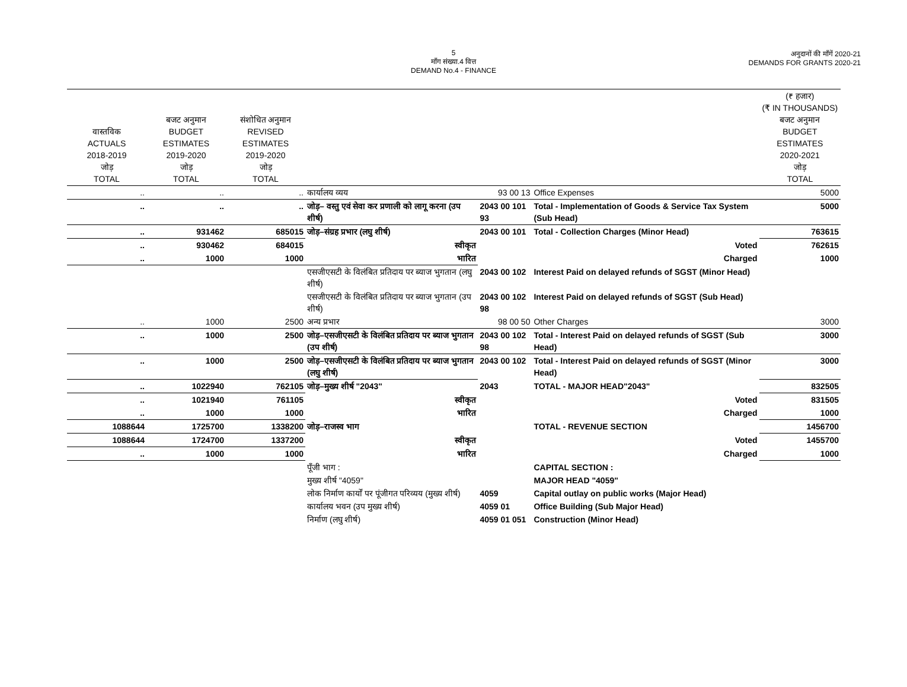5
माँग संख्या.4 वित्त
DEMAND No.4 - FINANCE
अनुदानों की माँगें 2020-21
DEMANDS FOR GRANTS 2020-21
| वास्तविक ACTUALS 2018-2019 जोड़ TOTAL | बजट अनुमान BUDGET ESTIMATES 2019-2020 जोड़ TOTAL | संशोधित अनुमान REVISED ESTIMATES 2019-2020 जोड़ TOTAL | | | | (₹ हजार) (₹ IN THOUSANDS) बजट अनुमान BUDGET ESTIMATES 2020-2021 जोड़ TOTAL |
| --- | --- | --- | --- | --- | --- | --- |
| .. | .. | .. | कार्यालय व्यय | 93 00 13 | Office Expenses | 5000 |
| .. | .. | .. | जोड़– वस्तु एवं सेवा कर प्रणाली को लागू करना (उप शीर्ष) | 2043 00 101 93 | Total - Implementation of Goods & Service Tax System (Sub Head) | 5000 |
| .. | 931462 | 685015 | जोड़–संग्रह प्रभार (लघु शीर्ष) | 2043 00 101 | Total - Collection Charges (Minor Head) | 763615 |
| .. | 930462 | 684015 | स्वीकृत | | Voted | 762615 |
| .. | 1000 | 1000 | भारित | | Charged | 1000 |
| | | | एसजीएसटी के विलंबित प्रतिदाय पर ब्याज भुगतान (लघु शीर्ष) | 2043 00 102 | Interest Paid on delayed refunds of SGST (Minor Head) | |
| | | | एसजीएसटी के विलंबित प्रतिदाय पर ब्याज भुगतान (उप शीर्ष) | 2043 00 102 98 | Interest Paid on delayed refunds of SGST (Sub Head) | |
| .. | 1000 | 2500 | अन्य प्रभार | 98 00 50 | Other Charges | 3000 |
| .. | 1000 | 2500 | जोड़–एसजीएसटी के विलंबित प्रतिदाय पर ब्याज भुगतान (उप शीर्ष) | 2043 00 102 98 | Total - Interest Paid on delayed refunds of SGST (Sub Head) | 3000 |
| .. | 1000 | 2500 | जोड़–एसजीएसटी के विलंबित प्रतिदाय पर ब्याज भुगतान (लघु शीर्ष) | 2043 00 102 | Total - Interest Paid on delayed refunds of SGST (Minor Head) | 3000 |
| .. | 1022940 | 762105 | जोड़–मुख्य शीर्ष "2043" | 2043 | TOTAL - MAJOR HEAD"2043" | 832505 |
| .. | 1021940 | 761105 | स्वीकृत | | Voted | 831505 |
| .. | 1000 | 1000 | भारित | | Charged | 1000 |
| 1088644 | 1725700 | 1338200 | जोड़–राजस्व भाग | | TOTAL - REVENUE SECTION | 1456700 |
| 1088644 | 1724700 | 1337200 | स्वीकृत | | Voted | 1455700 |
| .. | 1000 | 1000 | भारित | | Charged | 1000 |
| | | | पूँजी भाग : | | CAPITAL SECTION : | |
| | | | मुख्य शीर्ष "4059" | | MAJOR HEAD "4059" | |
| | | | लोक निर्माण कार्यों पर पूंजीगत परिव्यय (मुख्य शीर्ष) | 4059 | Capital outlay on public works (Major Head) | |
| | | | कार्यालय भवन (उप मुख्य शीर्ष) | 4059 01 | Office Building (Sub Major Head) | |
| | | | निर्माण (लघु शीर्ष) | 4059 01 051 | Construction (Minor Head) | |